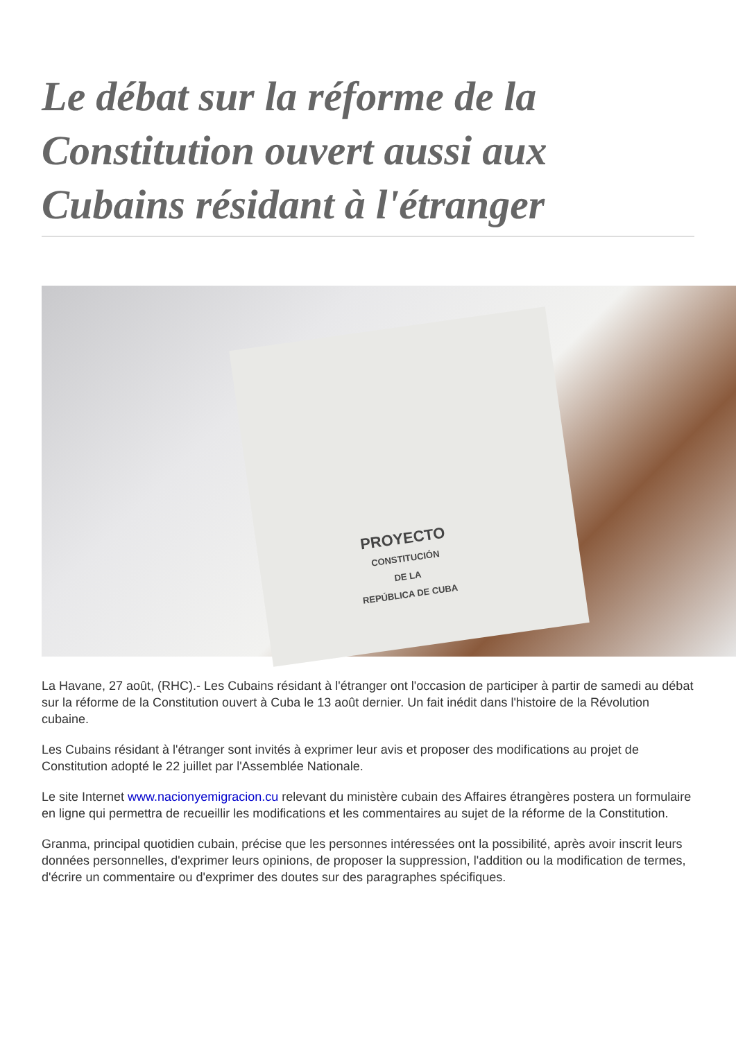Le débat sur la réforme de la Constitution ouvert aussi aux Cubains résidant à l'étranger
PROYECTO
CONSTITUCIÓN
DE LA
REPÚBLICA DE CUBA
La Havane, 27 août, (RHC).- Les Cubains résidant à l'étranger ont l'occasion de participer à partir de samedi au débat sur la réforme de la Constitution ouvert à Cuba le 13 août dernier. Un fait inédit dans l'histoire de la Révolution cubaine.
Les Cubains résidant à l'étranger sont invités à exprimer leur avis et proposer des modifications au projet de Constitution adopté le 22 juillet par l'Assemblée Nationale.
Le site Internet www.nacionyemigracion.cu relevant du ministère cubain des Affaires étrangères postera un formulaire en ligne qui permettra de recueillir les modifications et les commentaires au sujet de la réforme de la Constitution.
Granma, principal quotidien cubain, précise que les personnes intéressées ont la possibilité, après avoir inscrit leurs données personnelles, d'exprimer leurs opinions, de proposer la suppression, l'addition ou la modification de termes, d'écrire un commentaire ou d'exprimer des doutes sur des paragraphes spécifiques.